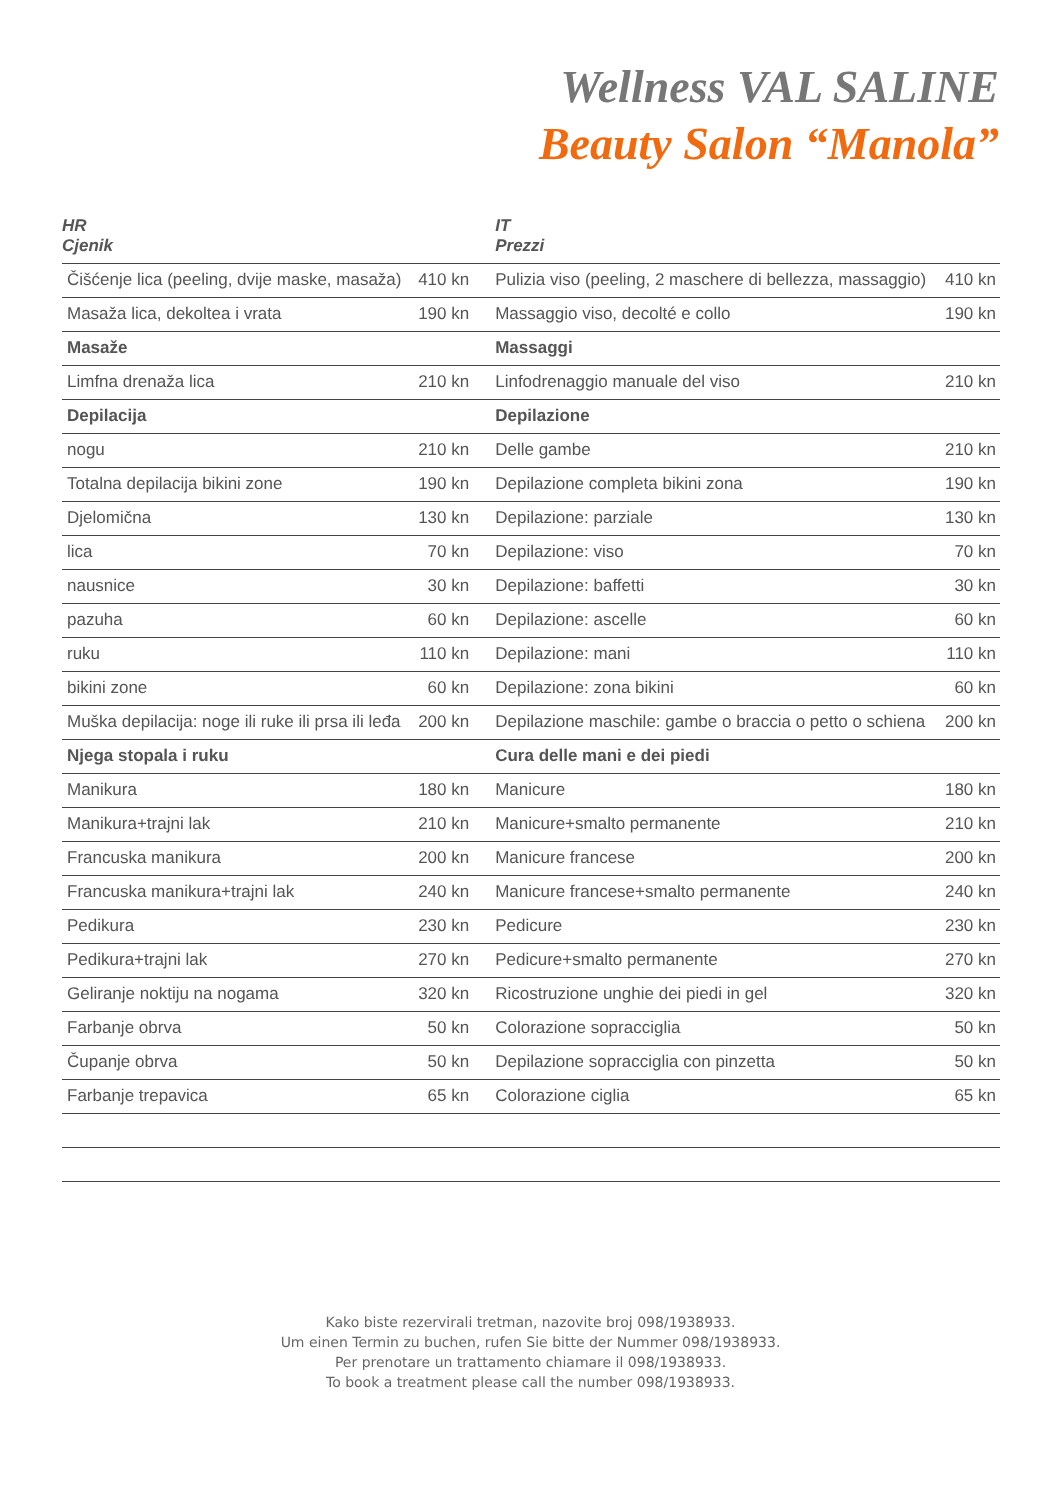Wellness VAL SALINE
Beauty Salon “Manola”
| HR Cjenik | | IT Prezzi | |
| --- | --- | --- | --- |
| Čišćenje lica (peeling, dvije maske, masaža) | 410 kn | Pulizia viso (peeling, 2 maschere di bellezza, massaggio) | 410 kn |
| Masaža lica, dekoltea i vrata | 190 kn | Massaggio viso, decolté e collo | 190 kn |
| Masaže | | Massaggi | |
| Limfna drenaža lica | 210 kn | Linfodrenaggio manuale del viso | 210 kn |
| Depilacija | | Depilazione | |
| nogu | 210 kn | Delle gambe | 210 kn |
| Totalna depilacija bikini zone | 190 kn | Depilazione completa bikini zona | 190 kn |
| Djelomična | 130 kn | Depilazione: parziale | 130 kn |
| lica | 70 kn | Depilazione: viso | 70 kn |
| nausnice | 30 kn | Depilazione: baffetti | 30 kn |
| pazuha | 60 kn | Depilazione: ascelle | 60 kn |
| ruku | 110 kn | Depilazione: mani | 110 kn |
| bikini zone | 60 kn | Depilazione: zona bikini | 60 kn |
| Muška depilacija: noge ili ruke ili prsa ili leđa | 200 kn | Depilazione maschile: gambe o braccia o petto o schiena | 200 kn |
| Njega stopala i ruku | | Cura delle mani e dei piedi | |
| Manikura | 180 kn | Manicure | 180 kn |
| Manikura+trajni lak | 210 kn | Manicure+smalto permanente | 210 kn |
| Francuska manikura | 200 kn | Manicure francese | 200 kn |
| Francuska manikura+trajni lak | 240 kn | Manicure francese+smalto permanente | 240 kn |
| Pedikura | 230 kn | Pedicure | 230 kn |
| Pedikura+trajni lak | 270 kn | Pedicure+smalto permanente | 270 kn |
| Geliranje noktiju na nogama | 320 kn | Ricostruzione unghie dei piedi in gel | 320 kn |
| Farbanje obrva | 50 kn | Colorazione sopracciglia | 50 kn |
| Čupanje obrva | 50 kn | Depilazione sopracciglia con pinzetta | 50 kn |
| Farbanje trepavica | 65 kn | Colorazione ciglia | 65 kn |
Kako biste rezervirali tretman, nazovite broj 098/1938933.
Um einen Termin zu buchen, rufen Sie bitte der Nummer 098/1938933.
Per prenotare un trattamento chiamare il 098/1938933.
To book a treatment please call the number 098/1938933.